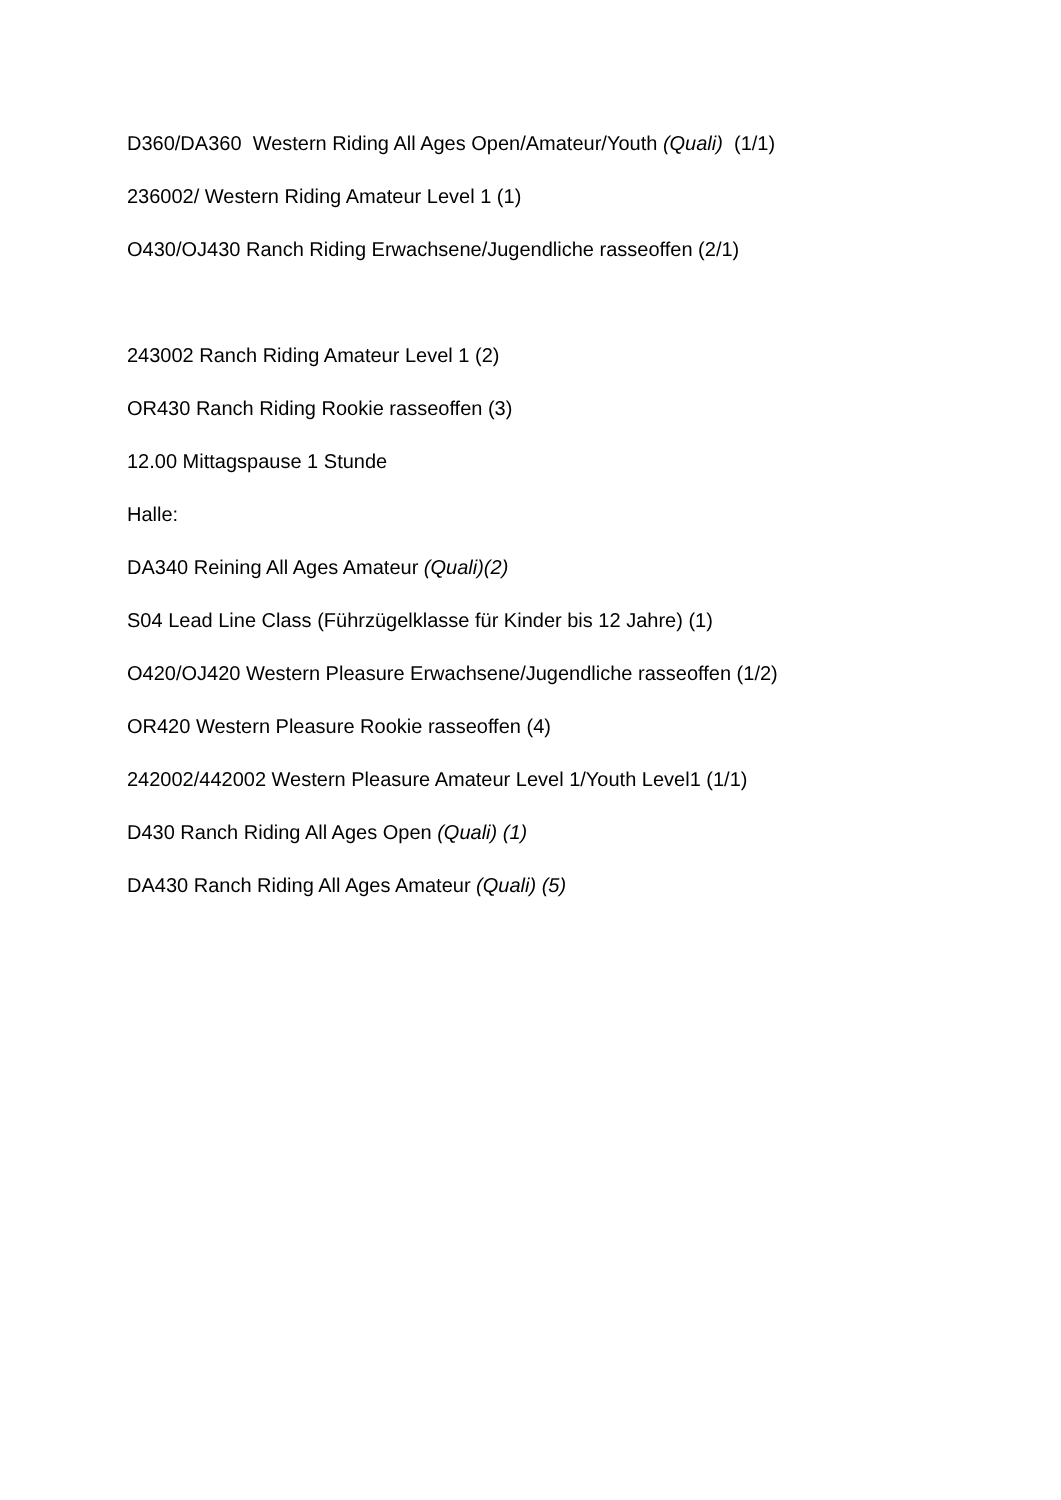D360/DA360 Western Riding All Ages Open/Amateur/Youth (Quali) (1/1)
236002/ Western Riding Amateur Level 1 (1)
O430/OJ430 Ranch Riding Erwachsene/Jugendliche rasseoffen (2/1)
243002 Ranch Riding Amateur Level 1 (2)
OR430 Ranch Riding Rookie rasseoffen (3)
12.00 Mittagspause 1 Stunde
Halle:
DA340 Reining All Ages Amateur (Quali)(2)
S04 Lead Line Class (Führzügelklasse für Kinder bis 12 Jahre) (1)
O420/OJ420 Western Pleasure Erwachsene/Jugendliche rasseoffen (1/2)
OR420 Western Pleasure Rookie rasseoffen (4)
242002/442002 Western Pleasure Amateur Level 1/Youth Level1 (1/1)
D430 Ranch Riding All Ages Open (Quali) (1)
DA430 Ranch Riding All Ages Amateur (Quali) (5)